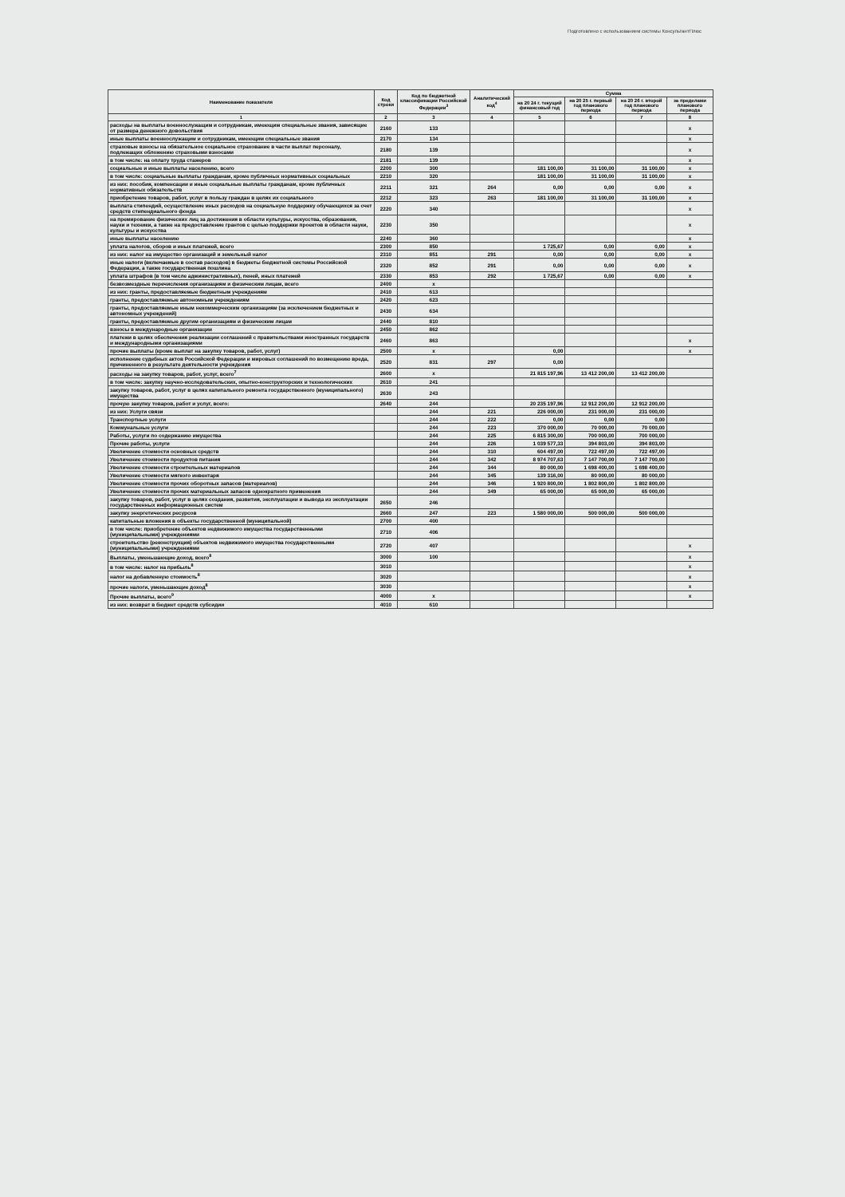Подготовлено с использованием системы КонсультантПлюс
| Наименование показателя | Код строки | Код по бюджетной классификации Российской Федерации<sup>3</sup> | Аналитический код<sup>4</sup> | Сумма | | | |
| --- | --- | --- | --- | --- | --- | --- | --- |
| | | | | на 20 24 г. текущий финансовый год | на 20 25 г. первый год планового периода | на 20 26 г. второй год планового периода | за пределами планового периода |
| 1 | 2 | 3 | 4 | 5 | 6 | 7 | 8 |
| расходы на выплаты военнослужащим и сотрудникам, имеющим специальные звания, зависящие от размера денежного довольствия | 2160 | 133 | | | | | x |
| иные выплаты военнослужащим и сотрудникам, имеющим специальные звания | 2170 | 134 | | | | | x |
| страховые взносы на обязательное социальное страхование в части выплат персоналу, подлежащих обложению страховыми взносами | 2180 | 139 | | | | | x |
| в том числе: на оплату труда стажеров | 2181 | 139 | | | | | x |
| социальные и иные выплаты населению, всего | 2200 | 300 | | 181 100,00 | 31 100,00 | 31 100,00 | x |
| в том числе: социальные выплаты гражданам, кроме публичных нормативных социальных | 2210 | 320 | | 181 100,00 | 31 100,00 | 31 100,00 | x |
| из них: пособия, компенсации и иные социальные выплаты гражданам, кроме публичных нормативных обязательств | 2211 | 321 | 264 | 0,00 | 0,00 | 0,00 | x |
| приобретение товаров, работ, услуг в пользу граждан в целях их социального | 2212 | 323 | 263 | 181 100,00 | 31 100,00 | 31 100,00 | x |
| выплата стипендий, осуществление иных расходов на социальную поддержку обучающихся за счет средств стипендиального фонда | 2220 | 340 | | | | | x |
| на премирование физических лиц за достижения в области культуры, искусства, образования, науки и техники, а также на предоставление грантов с целью поддержки проектов в области науки, культуры и искусства | 2230 | 350 | | | | | x |
| иные выплаты населению | 2240 | 360 | | | | | x |
| уплата налогов, сборов и иных платежей, всего | 2300 | 850 | | 1 725,67 | 0,00 | 0,00 | x |
| из них: налог на имущество организаций и земельный налог | 2310 | 851 | 291 | 0,00 | 0,00 | 0,00 | x |
| иные налоги (включаемые в состав расходов) в бюджеты бюджетной системы Российской Федерации, а также государственная пошлина | 2320 | 852 | 291 | 0,00 | 0,00 | 0,00 | x |
| уплата штрафов (в том числе административных), пеней, иных платежей | 2330 | 853 | 292 | 1 725,67 | 0,00 | 0,00 | x |
| безвозмездные перечисления организациям и физическим лицам, всего | 2400 | x | | | | | |
| из них: гранты, предоставляемые бюджетным учреждениям | 2410 | 613 | | | | | |
| гранты, предоставляемые автономным учреждениям | 2420 | 623 | | | | | |
| гранты, предоставляемые иным некоммерческим организациям (за исключением бюджетных и автономных учреждений) | 2430 | 634 | | | | | |
| гранты, предоставляемые другим организациям и физическим лицам | 2440 | 810 | | | | | |
| взносы в международные организации | 2450 | 862 | | | | | |
| платежи в целях обеспечения реализации соглашений с правительствами иностранных государств и международными организациями | 2460 | 863 | | | | | x |
| прочие выплаты (кроме выплат на закупку товаров, работ, услуг) | 2500 | x | | 0,00 | | | x |
| исполнение судебных актов Российской Федерации и мировых соглашений по возмещению вреда, причиненного в результате деятельности учреждения | 2520 | 831 | 297 | 0,00 | | | |
| расходы на закупку товаров, работ, услуг, всего<sup>7</sup> | 2600 | x | | 21 815 197,96 | 13 412 200,00 | 13 412 200,00 | |
| в том числе: закупку научно-исследовательских, опытно-конструкторских и технологических | 2610 | 241 | | | | | |
| закупку товаров, работ, услуг в целях капитального ремонта государственного (муниципального) имущества | 2630 | 243 | | | | | |
| прочую закупку товаров, работ и услуг, всего: | 2640 | 244 | | 20 235 197,96 | 12 912 200,00 | 12 912 200,00 | |
| из них: Услуги связи | | 244 | 221 | 226 000,00 | 231 000,00 | 231 000,00 | |
| Транспортные услуги | | 244 | 222 | 0,00 | 0,00 | 0,00 | |
| Коммунальные услуги | | 244 | 223 | 370 000,00 | 70 000,00 | 70 000,00 | |
| Работы, услуги по содержанию имущества | | 244 | 225 | 6 815 300,00 | 700 000,00 | 700 000,00 | |
| Прочие работы, услуги | | 244 | 226 | 1 039 577,33 | 394 803,00 | 394 803,00 | |
| Увеличение стоимости основных средств | | 244 | 310 | 604 497,00 | 722 497,00 | 722 497,00 | |
| Увеличение стоимости продуктов питания | | 244 | 342 | 8 974 707,63 | 7 147 700,00 | 7 147 700,00 | |
| Увеличение стоимости строительных материалов | | 244 | 344 | 80 000,00 | 1 698 400,00 | 1 698 400,00 | |
| Увеличение стоимости мягкого инвентаря | | 244 | 345 | 139 316,00 | 80 000,00 | 80 000,00 | |
| Увеличение стоимости прочих оборотных запасов (материалов) | | 244 | 346 | 1 920 800,00 | 1 802 800,00 | 1 802 800,00 | |
| Увеличение стоимости прочих материальных запасов однократного применения | | 244 | 349 | 65 000,00 | 65 000,00 | 65 000,00 | |
| закупку товаров, работ, услуг в целях создания, развития, эксплуатации и вывода из эксплуатации государственных информационных систем | 2650 | 246 | | | | | |
| закупку энергетических ресурсов | 2660 | 247 | 223 | 1 580 000,00 | 500 000,00 | 500 000,00 | |
| капитальные вложения в объекты государственной (муниципальной) | 2700 | 400 | | | | | |
| в том числе: приобретение объектов недвижимого имущества государственными (муниципальными) учреждениями | 2710 | 406 | | | | | |
| строительство (реконструкция) объектов недвижимого имущества государственными (муниципальными) учреждениями | 2720 | 407 | | | | | x |
| Выплаты, уменьшающие доход, всего<sup>8</sup> | 3000 | 100 | | | | | x |
| в том числе: налог на прибыль<sup>8</sup> | 3010 | | | | | | x |
| налог на добавленную стоимость<sup>8</sup> | 3020 | | | | | | x |
| прочие налоги, уменьшающие доход<sup>8</sup> | 3030 | | | | | | x |
| Прочие выплаты, всего<sup>9</sup> | 4000 | x | | | | | x |
| из них: возврат в бюджет средств субсидии | 4010 | 610 | | | | | |